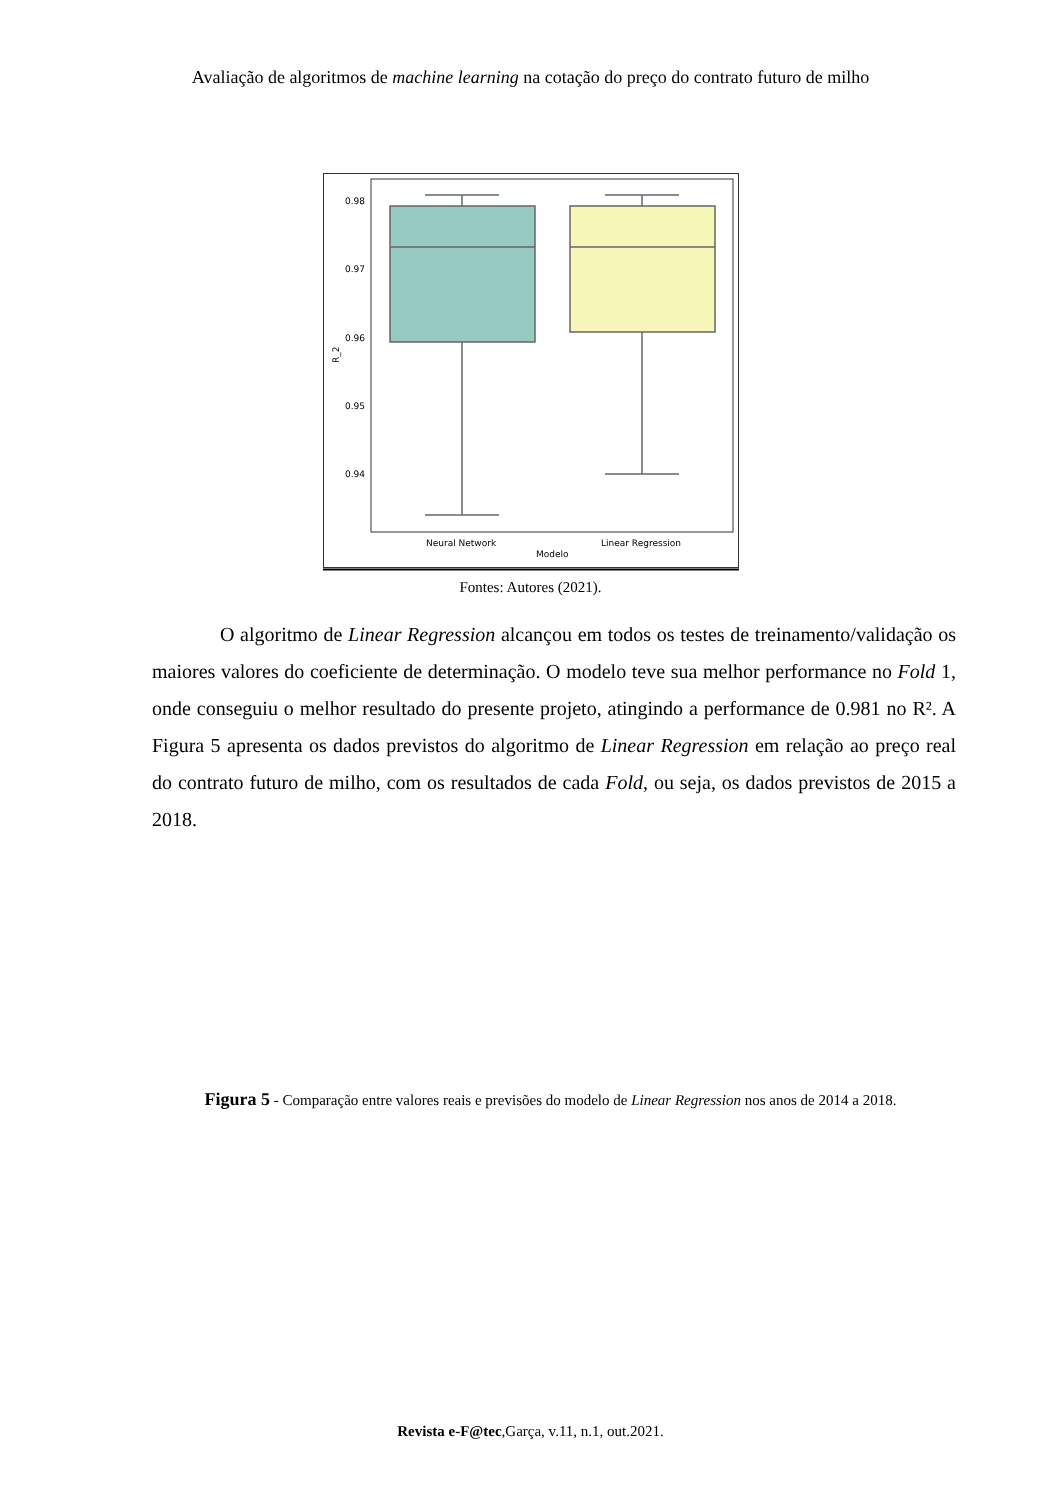Avaliação de algoritmos de machine learning na cotação do preço do contrato futuro de milho
0.98
0.97
0.96
0.95
0.94
R_2
Neural Network
Linear Regression
Modelo
Fontes: Autores (2021).
O algoritmo de Linear Regression alcançou em todos os testes de treinamento/validação os maiores valores do coeficiente de determinação. O modelo teve sua melhor performance no Fold 1, onde conseguiu o melhor resultado do presente projeto, atingindo a performance de 0.981 no R². A Figura 5 apresenta os dados previstos do algoritmo de Linear Regression em relação ao preço real do contrato futuro de milho, com os resultados de cada Fold, ou seja, os dados previstos de 2015 a 2018.
Figura 5 - Comparação entre valores reais e previsões do modelo de Linear Regression nos anos de 2014 a 2018.
Revista e-F@tec,Garça, v.11, n.1, out.2021.